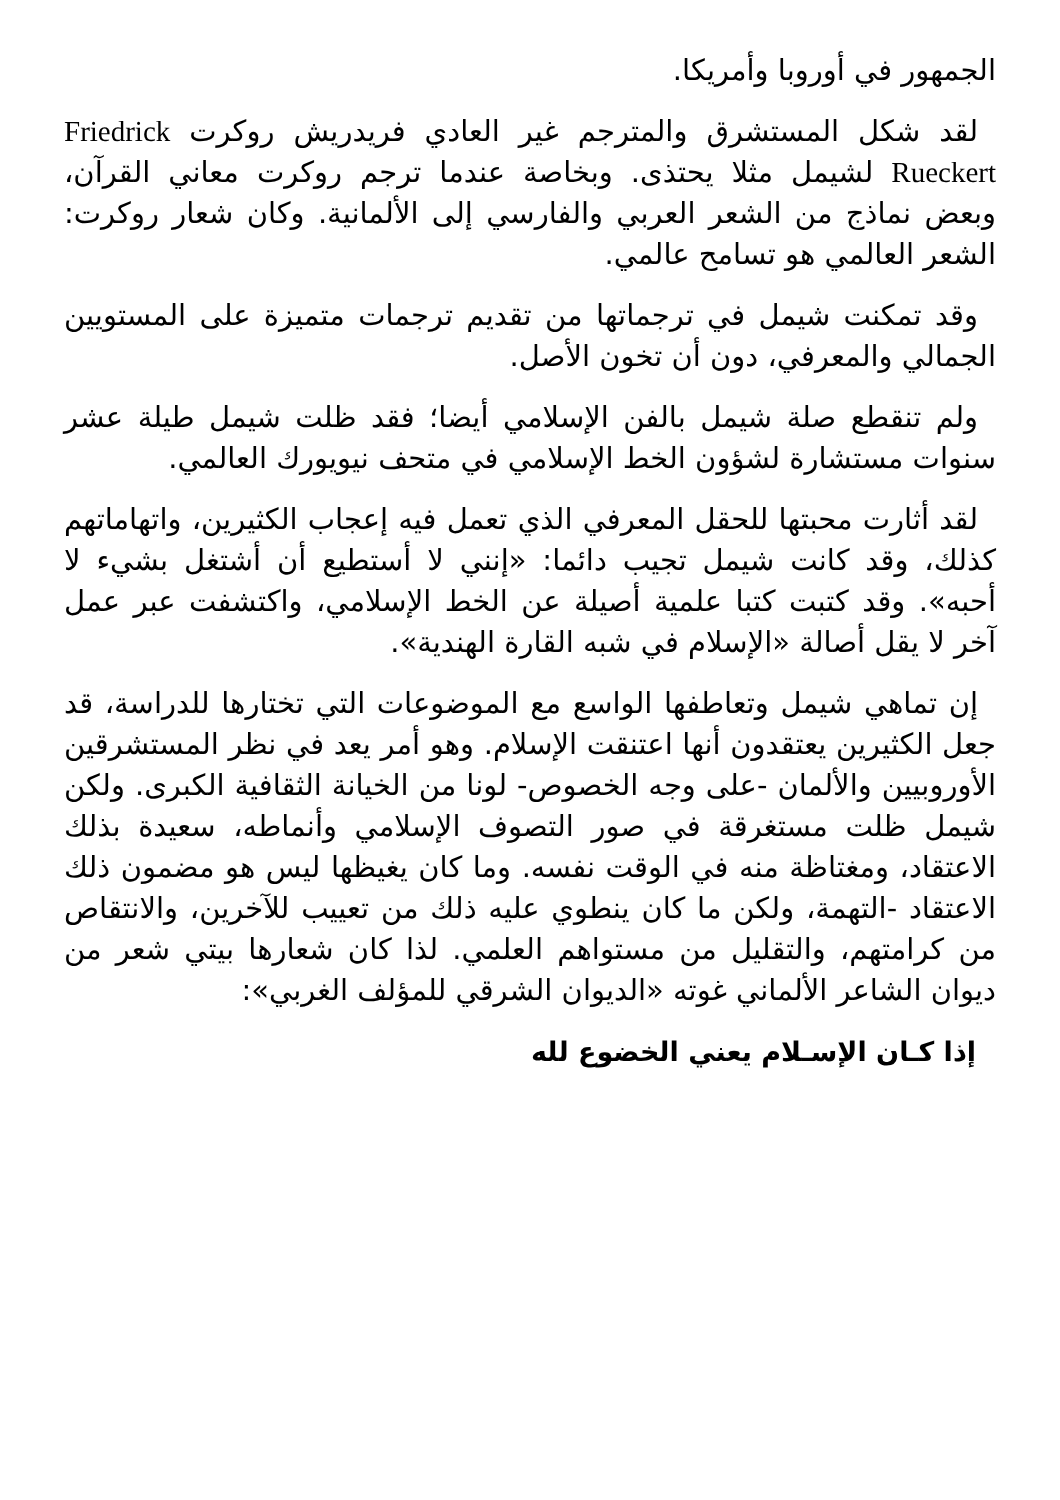الجمهور في أوروبا وأمريكا.
لقد شكل المستشرق والمترجم غير العادي فريدريش روكرت Friedrick Rueckert لشيمل مثلا يحتذى. وبخاصة عندما ترجم روكرت معاني القرآن، وبعض نماذج من الشعر العربي والفارسي إلى الألمانية. وكان شعار روكرت: الشعر العالمي هو تسامح عالمي.
وقد تمكنت شيمل في ترجماتها من تقديم ترجمات متميزة على المستويين الجمالي والمعرفي، دون أن تخون الأصل.
ولم تنقطع صلة شيمل بالفن الإسلامي أيضا؛ فقد ظلت شيمل طيلة عشر سنوات مستشارة لشؤون الخط الإسلامي في متحف نيويورك العالمي.
لقد أثارت محبتها للحقل المعرفي الذي تعمل فيه إعجاب الكثيرين، واتهاماتهم كذلك، وقد كانت شيمل تجيب دائما: «إنني لا أستطيع أن أشتغل بشيء لا أحبه». وقد كتبت كتبا علمية أصيلة عن الخط الإسلامي، واكتشفت عبر عمل آخر لا يقل أصالة «الإسلام في شبه القارة الهندية».
إن تماهي شيمل وتعاطفها الواسع مع الموضوعات التي تختارها للدراسة، قد جعل الكثيرين يعتقدون أنها اعتنقت الإسلام. وهو أمر يعد في نظر المستشرقين الأوروبيين والألمان -على وجه الخصوص- لونا من الخيانة الثقافية الكبرى. ولكن شيمل ظلت مستغرقة في صور التصوف الإسلامي وأنماطه، سعيدة بذلك الاعتقاد، ومغتاظة منه في الوقت نفسه. وما كان يغيظها ليس هو مضمون ذلك الاعتقاد -التهمة، ولكن ما كان ينطوي عليه ذلك من تعييب للآخرين، والانتقاص من كرامتهم، والتقليل من مستواهم العلمي. لذا كان شعارها بيتي شعر من ديوان الشاعر الألماني غوته «الديوان الشرقي للمؤلف الغربي»:
إذا كـان الإسـلام يعني الخضوع لله